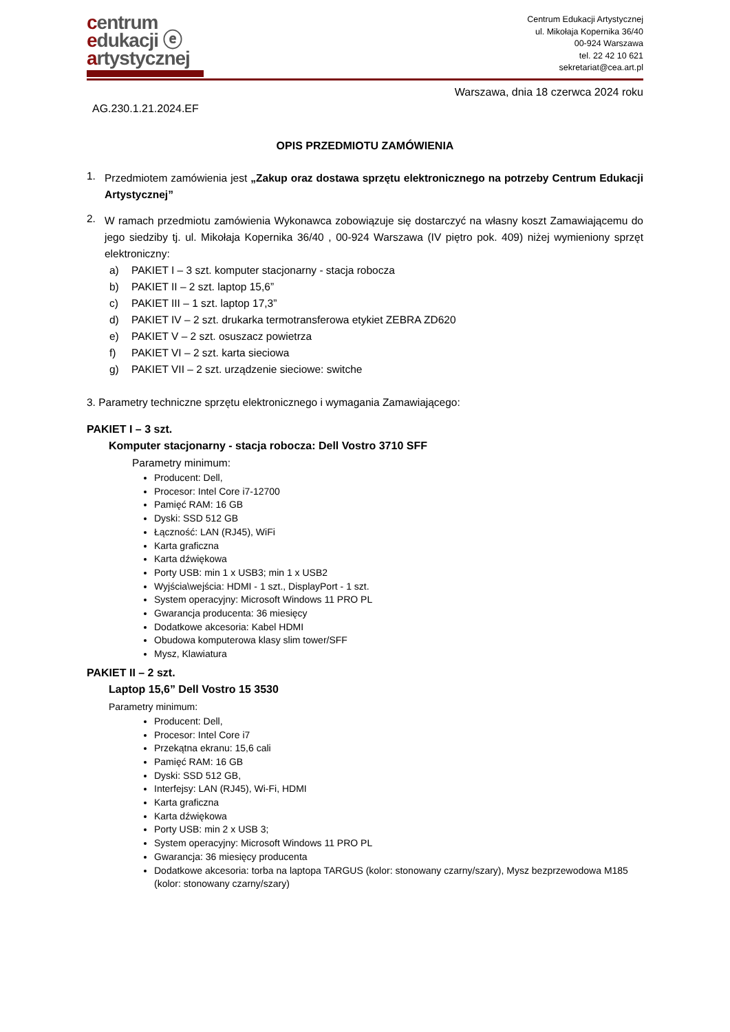centrum
edukacji ⓔ
artystycznej
Centrum Edukacji Artystycznej
ul. Mikołaja Kopernika 36/40
00-924 Warszawa
tel. 22 42 10 621
sekretariat@cea.art.pl
Warszawa, dnia 18 czerwca 2024 roku
AG.230.1.21.2024.EF
OPIS PRZEDMIOTU ZAMÓWIENIA
1.
Przedmiotem zamówienia jest „Zakup oraz dostawa sprzętu elektronicznego na potrzeby Centrum Edukacji Artystycznej”
2.
W ramach przedmiotu zamówienia Wykonawca zobowiązuje się dostarczyć na własny koszt Zamawiającemu do jego siedziby tj. ul. Mikołaja Kopernika 36/40 , 00-924 Warszawa (IV piętro pok. 409) niżej wymieniony sprzęt elektroniczny:
a) PAKIET I – 3 szt. komputer stacjonarny - stacja robocza
b) PAKIET II – 2 szt. laptop 15,6”
c) PAKIET III – 1 szt. laptop 17,3”
d) PAKIET IV – 2 szt. drukarka termotransferowa etykiet ZEBRA ZD620
e) PAKIET V – 2 szt. osuszacz powietrza
f) PAKIET VI – 2 szt. karta sieciowa
g) PAKIET VII – 2 szt. urządzenie sieciowe: switche
3. Parametry techniczne sprzętu elektronicznego i wymagania Zamawiającego:
PAKIET I – 3 szt.
Komputer stacjonarny - stacja robocza: Dell Vostro 3710 SFF
Parametry minimum:
Producent: Dell,
Procesor: Intel Core i7-12700
Pamięć RAM: 16 GB
Dyski: SSD 512 GB
Łączność: LAN (RJ45), WiFi
Karta graficzna
Karta dźwiękowa
Porty USB: min 1 x USB3; min 1 x USB2
Wyjścia\wejścia: HDMI - 1 szt., DisplayPort - 1 szt.
System operacyjny: Microsoft Windows 11 PRO PL
Gwarancja producenta: 36 miesięcy
Dodatkowe akcesoria: Kabel HDMI
Obudowa komputerowa klasy slim tower/SFF
Mysz, Klawiatura
PAKIET II – 2 szt.
Laptop 15,6” Dell Vostro 15 3530
Parametry minimum:
Producent: Dell,
Procesor: Intel Core i7
Przekątna ekranu: 15,6 cali
Pamięć RAM: 16 GB
Dyski: SSD 512 GB,
Interfejsy: LAN (RJ45), Wi-Fi, HDMI
Karta graficzna
Karta dźwiękowa
Porty USB: min 2 x USB 3;
System operacyjny: Microsoft Windows 11 PRO PL
Gwarancja: 36 miesięcy producenta
Dodatkowe akcesoria: torba na laptopa TARGUS (kolor: stonowany czarny/szary), Mysz bezprzewodowa M185 (kolor: stonowany czarny/szary)